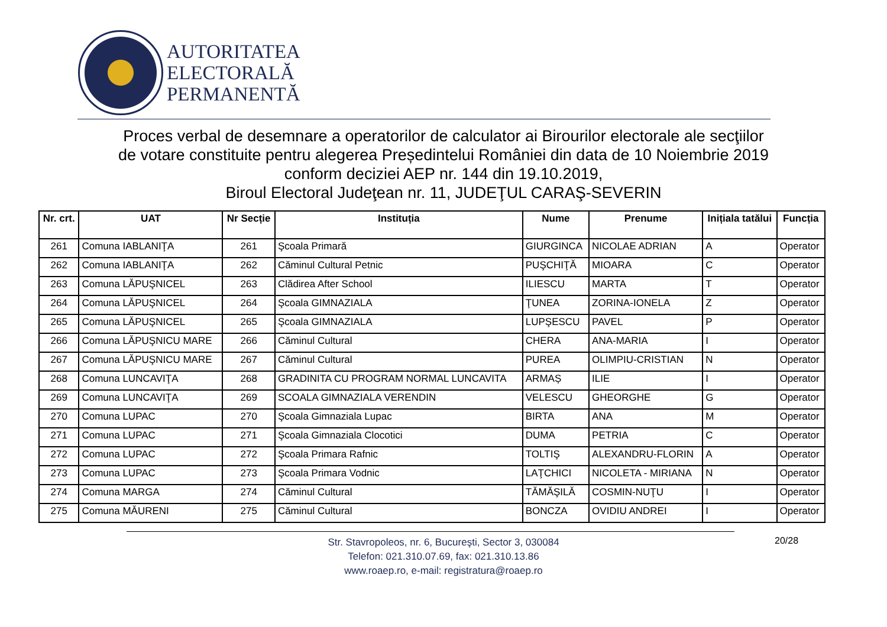AUTORITATEA
ELECTORALĂ
PERMANENTĂ
Proces verbal de desemnare a operatorilor de calculator ai Birourilor electorale ale secţiilor
de votare constituite pentru alegerea Președintelui României din data de 10 Noiembrie 2019
conform deciziei AEP nr. 144 din 19.10.2019,
Biroul Electoral Judeţean nr. 11, JUDEŢUL CARAŞ-SEVERIN
| Nr. crt. | UAT | Nr Secție | Instituția | Nume | Prenume | Inițiala tatălui | Funcția |
| --- | --- | --- | --- | --- | --- | --- | --- |
| 261 | Comuna IABLANIŢA | 261 | Şcoala Primară | GIURGINCA | NICOLAE ADRIAN | A | Operator |
| 262 | Comuna IABLANIŢA | 262 | Căminul Cultural Petnic | PUŞCHIŢĂ | MIOARA | C | Operator |
| 263 | Comuna LĂPUŞNICEL | 263 | Clădirea After School | ILIESCU | MARTA | T | Operator |
| 264 | Comuna LĂPUŞNICEL | 264 | Şcoala GIMNAZIALA | ŢUNEA | ZORINA-IONELA | Z | Operator |
| 265 | Comuna LĂPUŞNICEL | 265 | Şcoala GIMNAZIALA | LUPŞESCU | PAVEL | P | Operator |
| 266 | Comuna LĂPUŞNICU MARE | 266 | Căminul Cultural | CHERA | ANA-MARIA | I | Operator |
| 267 | Comuna LĂPUŞNICU MARE | 267 | Căminul Cultural | PUREA | OLIMPIU-CRISTIAN | N | Operator |
| 268 | Comuna LUNCAVIŢA | 268 | GRADINITA CU PROGRAM NORMAL LUNCAVITA | ARMAȘ | ILIE | I | Operator |
| 269 | Comuna LUNCAVIŢA | 269 | SCOALA GIMNAZIALA VERENDIN | VELESCU | GHEORGHE | G | Operator |
| 270 | Comuna LUPAC | 270 | Şcoala Gimnaziala Lupac | BIRTA | ANA | M | Operator |
| 271 | Comuna LUPAC | 271 | Şcoala Gimnaziala Clocotici | DUMA | PETRIA | C | Operator |
| 272 | Comuna LUPAC | 272 | Şcoala Primara Rafnic | TOLTIŞ | ALEXANDRU-FLORIN | A | Operator |
| 273 | Comuna LUPAC | 273 | Şcoala Primara Vodnic | LAŢCHICI | NICOLETA - MIRIANA | N | Operator |
| 274 | Comuna MARGA | 274 | Căminul Cultural | TĂMĂŞILĂ | COSMIN-NUŢU | I | Operator |
| 275 | Comuna MĂURENI | 275 | Căminul Cultural | BONCZA | OVIDIU ANDREI | I | Operator |
Str. Stavropoleos, nr. 6, Bucureşti, Sector 3, 030084
Telefon: 021.310.07.69, fax: 021.310.13.86
www.roaep.ro, e-mail: registratura@roaep.ro
20/28